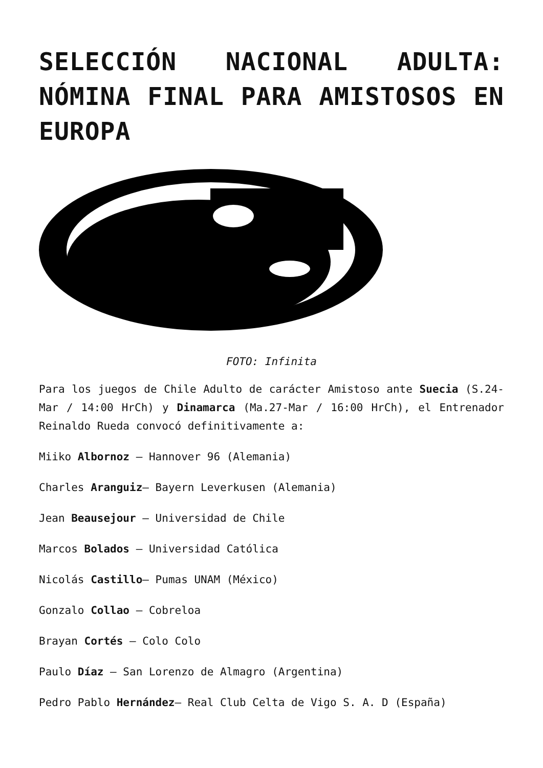SELECCIÓN NACIONAL ADULTA: NÓMINA FINAL PARA AMISTOSOS EN EUROPA
FOTO: Infinita
Para los juegos de Chile Adulto de carácter Amistoso ante Suecia (S.24-Mar / 14:00 HrCh) y Dinamarca (Ma.27-Mar / 16:00 HrCh), el Entrenador Reinaldo Rueda convocó definitivamente a:
Miiko Albornoz – Hannover 96 (Alemania)
Charles Aranguiz– Bayern Leverkusen (Alemania)
Jean Beausejour – Universidad de Chile
Marcos Bolados – Universidad Católica
Nicolás Castillo– Pumas UNAM (México)
Gonzalo Collao – Cobreloa
Brayan Cortés – Colo Colo
Paulo Díaz – San Lorenzo de Almagro (Argentina)
Pedro Pablo Hernández– Real Club Celta de Vigo S. A. D (España)